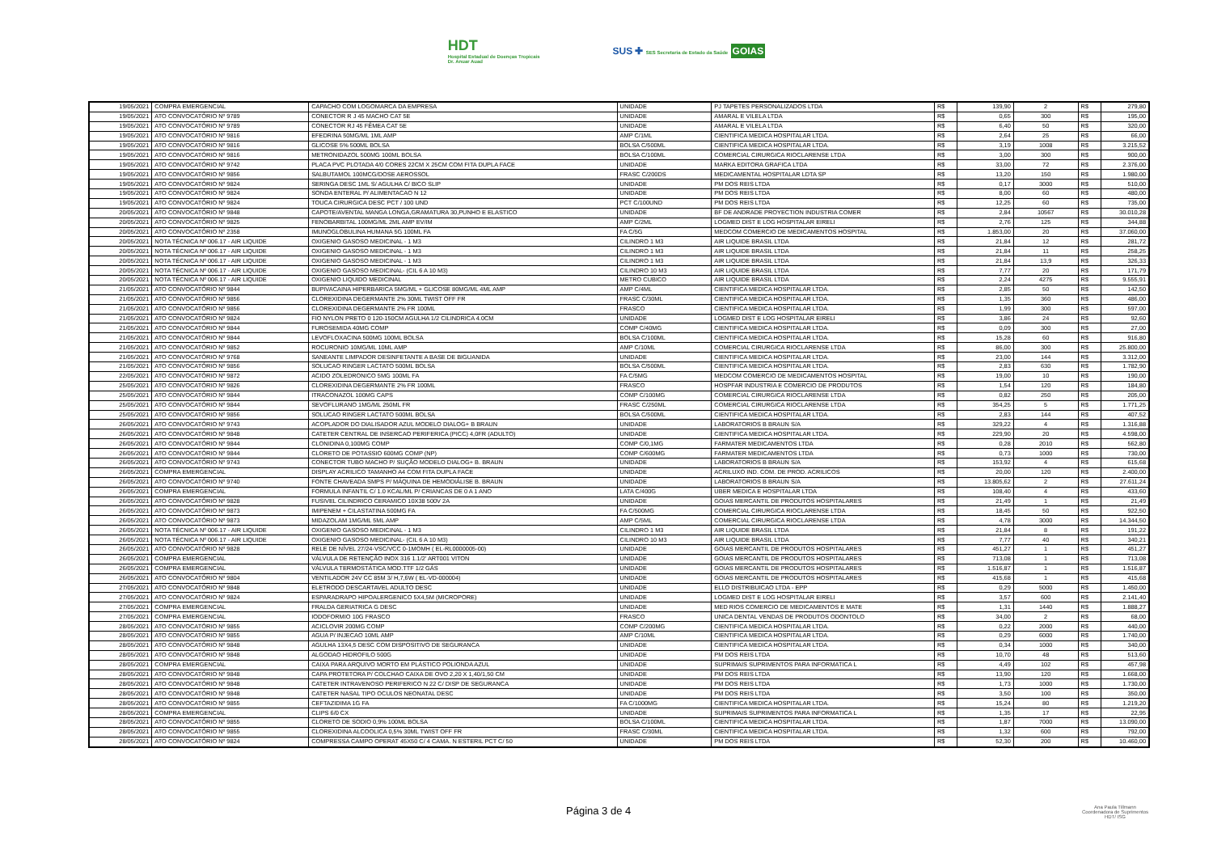HDT
Hospital Estadual de Doenças Tropicais
Dr. Anuar Auad
SUS ✚ SES Secretaria de Estado da Saúde GOIAS
| 19/05/2021 | COMPRA EMERGENCIAL | CAPACHO COM LOGOMARCA DA EMPRESA | UNIDADE | PJ TAPETES PERSONALIZADOS LTDA | R$ | 139,90 | 2 | R$ | 279,80 |
| 19/05/2021 | ATO CONVOCATÓRIO Nº 9789 | CONECTOR R J 45 MACHO CAT 5E | UNIDADE | AMARAL E VILELA LTDA | R$ | 0,65 | 300 | R$ | 195,00 |
| 19/05/2021 | ATO CONVOCATÓRIO Nº 9789 | CONECTOR RJ 45 FÊMEA CAT 5E | UNIDADE | AMARAL E VILELA LTDA | R$ | 6,40 | 50 | R$ | 320,00 |
| 19/05/2021 | ATO CONVOCATÓRIO Nº 9816 | EFEDRINA 50MG/ML 1ML AMP | AMP C/1ML | CIENTIFICA MEDICA HOSPITALAR LTDA. | R$ | 2,64 | 25 | R$ | 66,00 |
| 19/05/2021 | ATO CONVOCATÓRIO Nº 9816 | GLICOSE 5% 500ML BOLSA | BOLSA C/500ML | CIENTIFICA MEDICA HOSPITALAR LTDA. | R$ | 3,19 | 1008 | R$ | 3.215,52 |
| 19/05/2021 | ATO CONVOCATÓRIO Nº 9816 | METRONIDAZOL 500MG 100ML BOLSA | BOLSA C/100ML | COMERCIAL CIRURGICA RIOCLARENSE LTDA | R$ | 3,00 | 300 | R$ | 900,00 |
| 19/05/2021 | ATO CONVOCATÓRIO Nº 9742 | PLACA PVC PLOTADA 4/0 CORES 22CM X 25CM COM FITA DUPLA FACE | UNIDADE | MARKA EDITORA GRAFICA LTDA | R$ | 33,00 | 72 | R$ | 2.376,00 |
| 19/05/2021 | ATO CONVOCATÓRIO Nº 9856 | SALBUTAMOL 100MCG/DOSE AEROSSOL | FRASC C/200DS | MEDICAMENTAL HOSPITALAR LDTA SP | R$ | 13,20 | 150 | R$ | 1.980,00 |
| 19/05/2021 | ATO CONVOCATÓRIO Nº 9824 | SERINGA DESC 1ML S/ AGULHA C/ BICO SLIP | UNIDADE | PM DOS REIS LTDA | R$ | 0,17 | 3000 | R$ | 510,00 |
| 19/05/2021 | ATO CONVOCATÓRIO Nº 9824 | SONDA ENTERAL P/ ALIMENTACAO N 12 | UNIDADE | PM DOS REIS LTDA | R$ | 8,00 | 60 | R$ | 480,00 |
| 19/05/2021 | ATO CONVOCATÓRIO Nº 9824 | TOUCA CIRURGICA DESC PCT / 100 UND | PCT C/100UND | PM DOS REIS LTDA | R$ | 12,25 | 60 | R$ | 735,00 |
| 20/05/2021 | ATO CONVOCATÓRIO Nº 9848 | CAPOTE/AVENTAL MANGA LONGA,GRAMATURA 30,PUNHO E ELASTICO | UNIDADE | BF DE ANDRADE PROYECTION INDUSTRIA COMER | R$ | 2,84 | 10567 | R$ | 30.010,28 |
| 20/05/2021 | ATO CONVOCATÓRIO Nº 9825 | FENOBARBITAL 100MG/ML 2ML AMP EV/IM | AMP C/2ML | LOGMED DIST E LOG HOSPITALAR EIRELI | R$ | 2,76 | 125 | R$ | 344,88 |
| 20/05/2021 | ATO CONVOCATÓRIO Nº 2358 | IMUNOGLOBULINA HUMANA 5G 100ML FA | FA C/5G | MEDCOM COMERCIO DE MEDICAMENTOS HOSPITAL | R$ | 1.853,00 | 20 | R$ | 37.060,00 |
| 20/05/2021 | NOTA TÉCNICA Nº 006.17 - AIR LIQUIDE | OXIGENIO GASOSO MEDICINAL - 1 M3 | CILINDRO 1 M3 | AIR LIQUIDE BRASIL LTDA | R$ | 21,84 | 12 | R$ | 281,72 |
| 20/05/2021 | NOTA TÉCNICA Nº 006.17 - AIR LIQUIDE | OXIGENIO GASOSO MEDICINAL - 1 M3 | CILINDRO 1 M3 | AIR LIQUIDE BRASIL LTDA | R$ | 21,84 | 11 | R$ | 258,25 |
| 20/05/2021 | NOTA TÉCNICA Nº 006.17 - AIR LIQUIDE | OXIGENIO GASOSO MEDICINAL - 1 M3 | CILINDRO 1 M3 | AIR LIQUIDE BRASIL LTDA | R$ | 21,84 | 13,9 | R$ | 326,33 |
| 20/05/2021 | NOTA TÉCNICA Nº 006.17 - AIR LIQUIDE | OXIGENIO GASOSO MEDICINAL- (CIL 6 A 10 M3) | CILINDRO 10 M3 | AIR LIQUIDE BRASIL LTDA | R$ | 7,77 | 20 | R$ | 171,79 |
| 20/05/2021 | NOTA TÉCNICA Nº 006.17 - AIR LIQUIDE | OXIGENIO LIQUIDO MEDICINAL | METRO CUBICO | AIR LIQUIDE BRASIL LTDA | R$ | 2,24 | 4275 | R$ | 9.555,91 |
| 21/05/2021 | ATO CONVOCATÓRIO Nº 9844 | BUPIVACAINA HIPERBARICA 5MG/ML + GLICOSE 80MG/ML 4ML AMP | AMP C/4ML | CIENTIFICA MEDICA HOSPITALAR LTDA. | R$ | 2,85 | 50 | R$ | 142,50 |
| 21/05/2021 | ATO CONVOCATÓRIO Nº 9856 | CLOREXIDINA DEGERMANTE 2% 30ML TWIST OFF FR | FRASC C/30ML | CIENTIFICA MEDICA HOSPITALAR LTDA. | R$ | 1,35 | 360 | R$ | 486,00 |
| 21/05/2021 | ATO CONVOCATÓRIO Nº 9856 | CLOREXIDINA DEGERMANTE 2% FR 100ML | FRASCO | CIENTIFICA MEDICA HOSPITALAR LTDA. | R$ | 1,99 | 300 | R$ | 597,00 |
| 21/05/2021 | ATO CONVOCATÓRIO Nº 9824 | FIO NYLON PRETO 0 120-150CM AGULHA 1/2 CILINDRICA 4.0CM | UNIDADE | LOGMED DIST E LOG HOSPITALAR EIRELI | R$ | 3,86 | 24 | R$ | 92,60 |
| 21/05/2021 | ATO CONVOCATÓRIO Nº 9844 | FUROSEMIDA 40MG COMP | COMP C/40MG | CIENTIFICA MEDICA HOSPITALAR LTDA. | R$ | 0,09 | 300 | R$ | 27,00 |
| 21/05/2021 | ATO CONVOCATÓRIO Nº 9844 | LEVOFLOXACINA 500MG 100ML BOLSA | BOLSA C/100ML | CIENTIFICA MEDICA HOSPITALAR LTDA. | R$ | 15,28 | 60 | R$ | 916,80 |
| 21/05/2021 | ATO CONVOCATÓRIO Nº 9852 | ROCURONIO 10MG/ML 10ML AMP | AMP C/10ML | COMERCIAL CIRURGICA RIOCLARENSE LTDA | R$ | 86,00 | 300 | R$ | 25.800,00 |
| 21/05/2021 | ATO CONVOCATÓRIO Nº 9768 | SANEANTE LIMPADOR DESINFETANTE A BASE DE BIGUANIDA | UNIDADE | CIENTIFICA MEDICA HOSPITALAR LTDA. | R$ | 23,00 | 144 | R$ | 3.312,00 |
| 21/05/2021 | ATO CONVOCATÓRIO Nº 9856 | SOLUCAO RINGER LACTATO 500ML BOLSA | BOLSA C/500ML | CIENTIFICA MEDICA HOSPITALAR LTDA. | R$ | 2,83 | 630 | R$ | 1.782,90 |
| 22/05/2021 | ATO CONVOCATÓRIO Nº 9872 | ACIDO ZOLEDRONICO 5MG 100ML FA | FA C/5MG | MEDCOM COMERCIO DE MEDICAMENTOS HOSPITAL | R$ | 19,00 | 10 | R$ | 190,00 |
| 25/05/2021 | ATO CONVOCATÓRIO Nº 9826 | CLOREXIDINA DEGERMANTE 2% FR 100ML | FRASCO | HOSPFAR INDUSTRIA E COMERCIO DE PRODUTOS | R$ | 1,54 | 120 | R$ | 184,80 |
| 25/05/2021 | ATO CONVOCATÓRIO Nº 9844 | ITRACONAZOL 100MG CAPS | COMP C/100MG | COMERCIAL CIRURGICA RIOCLARENSE LTDA | R$ | 0,82 | 250 | R$ | 205,00 |
| 25/05/2021 | ATO CONVOCATÓRIO Nº 9844 | SEVOFLURANO 1MG/ML 250ML FR | FRASC C/250ML | COMERCIAL CIRURGICA RIOCLARENSE LTDA | R$ | 354,25 | 5 | R$ | 1.771,25 |
| 25/05/2021 | ATO CONVOCATÓRIO Nº 9856 | SOLUCAO RINGER LACTATO 500ML BOLSA | BOLSA C/500ML | CIENTIFICA MEDICA HOSPITALAR LTDA. | R$ | 2,83 | 144 | R$ | 407,52 |
| 26/05/2021 | ATO CONVOCATÓRIO Nº 9743 | ACOPLADOR DO DIALISADOR AZUL MODELO DIALOG+ B BRAUN | UNIDADE | LABORATORIOS B BRAUN S/A | R$ | 329,22 | 4 | R$ | 1.316,88 |
| 26/05/2021 | ATO CONVOCATÓRIO Nº 9848 | CATETER CENTRAL DE INSERCAO PERIFERICA (PICC) 4,0FR (ADULTO) | UNIDADE | CIENTIFICA MEDICA HOSPITALAR LTDA. | R$ | 229,90 | 20 | R$ | 4.598,00 |
| 26/05/2021 | ATO CONVOCATÓRIO Nº 9844 | CLONIDINA 0,100MG COMP | COMP C/0,1MG | FARMATER MEDICAMENTOS LTDA | R$ | 0,28 | 2010 | R$ | 562,80 |
| 26/05/2021 | ATO CONVOCATÓRIO Nº 9844 | CLORETO DE POTASSIO 600MG COMP (NP) | COMP C/600MG | FARMATER MEDICAMENTOS LTDA | R$ | 0,73 | 1000 | R$ | 730,00 |
| 26/05/2021 | ATO CONVOCATÓRIO Nº 9743 | CONECTOR TUBO MACHO P/ SUÇÃO MODELO DIALOG+ B. BRAUN | UNIDADE | LABORATORIOS B BRAUN S/A | R$ | 153,92 | 4 | R$ | 615,68 |
| 26/05/2021 | COMPRA EMERGENCIAL | DISPLAY ACRILICO TAMANHO A4 COM FITA DUPLA FACE | UNIDADE | ACRILUXO IND. COM. DE PROD. ACRILICOS | R$ | 20,00 | 120 | R$ | 2.400,00 |
| 26/05/2021 | ATO CONVOCATÓRIO Nº 9740 | FONTE CHAVEADA SMPS P/ MÁQUINA DE HEMODIÁLISE B. BRAUN | UNIDADE | LABORATORIOS B BRAUN S/A | R$ | 13.805,62 | 2 | R$ | 27.611,24 |
| 26/05/2021 | COMPRA EMERGENCIAL | FORMULA INFANTIL C/ 1.0 KCAL/ML P/ CRIANCAS DE 0 A 1 ANO | LATA C/400G | UBER MEDICA E HOSPITALAR LTDA | R$ | 108,40 | 4 | R$ | 433,60 |
| 26/05/2021 | ATO CONVOCATÓRIO Nº 9828 | FUSIVEL CILINDRICO CERAMICO 10X38 500V 2A | UNIDADE | GOIAS MERCANTIL DE PRODUTOS HOSPITALARES | R$ | 21,49 | 1 | R$ | 21,49 |
| 26/05/2021 | ATO CONVOCATÓRIO Nº 9873 | IMIPENEM + CILASTATINA 500MG FA | FA C/500MG | COMERCIAL CIRURGICA RIOCLARENSE LTDA | R$ | 18,45 | 50 | R$ | 922,50 |
| 26/05/2021 | ATO CONVOCATÓRIO Nº 9873 | MIDAZOLAM 1MG/ML 5ML AMP | AMP C/5ML | COMERCIAL CIRURGICA RIOCLARENSE LTDA | R$ | 4,78 | 3000 | R$ | 14.344,50 |
| 26/05/2021 | NOTA TÉCNICA Nº 006.17 - AIR LIQUIDE | OXIGENIO GASOSO MEDICINAL - 1 M3 | CILINDRO 1 M3 | AIR LIQUIDE BRASIL LTDA | R$ | 21,84 | 8 | R$ | 191,22 |
| 26/05/2021 | NOTA TÉCNICA Nº 006.17 - AIR LIQUIDE | OXIGENIO GASOSO MEDICINAL- (CIL 6 A 10 M3) | CILINDRO 10 M3 | AIR LIQUIDE BRASIL LTDA | R$ | 7,77 | 40 | R$ | 340,21 |
| 26/05/2021 | ATO CONVOCATÓRIO Nº 9828 | RELE DE NÍVEL 27/24-VSC/VCC 0-1MOMH ( EL-RL0000005-00) | UNIDADE | GOIAS MERCANTIL DE PRODUTOS HOSPITALARES | R$ | 451,27 | 1 | R$ | 451,27 |
| 26/05/2021 | COMPRA EMERGENCIAL | VÁLVULA DE RETENÇÃO INOX 316 1.1/2' ART001 VITON | UNIDADE | GOIAS MERCANTIL DE PRODUTOS HOSPITALARES | R$ | 713,08 | 1 | R$ | 713,08 |
| 26/05/2021 | COMPRA EMERGENCIAL | VÁLVULA TERMOSTÁTICA MOD.TTF 1/2 GÁS | UNIDADE | GOIAS MERCANTIL DE PRODUTOS HOSPITALARES | R$ | 1.516,87 | 1 | R$ | 1.516,87 |
| 26/05/2021 | ATO CONVOCATÓRIO Nº 9804 | VENTILADOR 24V CC 85M 3/ H,7,6W ( EL-VD-000004) | UNIDADE | GOIAS MERCANTIL DE PRODUTOS HOSPITALARES | R$ | 415,68 | 1 | R$ | 415,68 |
| 27/05/2021 | ATO CONVOCATÓRIO Nº 9848 | ELETRODO DESCARTAVEL ADULTO DESC | UNIDADE | ELLO DISTRIBUICAO LTDA - EPP | R$ | 0,29 | 5000 | R$ | 1.450,00 |
| 27/05/2021 | ATO CONVOCATÓRIO Nº 9824 | ESPARADRAPO HIPOALERGENICO 5X4,5M (MICROPORE) | UNIDADE | LOGMED DIST E LOG HOSPITALAR EIRELI | R$ | 3,57 | 600 | R$ | 2.141,40 |
| 27/05/2021 | COMPRA EMERGENCIAL | FRALDA GERIATRICA G DESC | UNIDADE | MED RIOS COMERCIO DE MEDICAMENTOS E MATE | R$ | 1,31 | 1440 | R$ | 1.888,27 |
| 27/05/2021 | COMPRA EMERGENCIAL | IODOFORMIO 10G FRASCO | FRASCO | UNICA DENTAL VENDAS DE PRODUTOS ODONTOLO | R$ | 34,00 | 2 | R$ | 68,00 |
| 28/05/2021 | ATO CONVOCATÓRIO Nº 9855 | ACICLOVIR 200MG COMP | COMP C/200MG | CIENTIFICA MEDICA HOSPITALAR LTDA. | R$ | 0,22 | 2000 | R$ | 440,00 |
| 28/05/2021 | ATO CONVOCATÓRIO Nº 9855 | AGUA P/ INJECAO 10ML AMP | AMP C/10ML | CIENTIFICA MEDICA HOSPITALAR LTDA. | R$ | 0,29 | 6000 | R$ | 1.740,00 |
| 28/05/2021 | ATO CONVOCATÓRIO Nº 9848 | AGULHA 13X4,5 DESC COM DISPOSITIVO DE SEGURANCA | UNIDADE | CIENTIFICA MEDICA HOSPITALAR LTDA. | R$ | 0,34 | 1000 | R$ | 340,00 |
| 28/05/2021 | ATO CONVOCATÓRIO Nº 9848 | ALGODAO HIDROFILO 500G | UNIDADE | PM DOS REIS LTDA | R$ | 10,70 | 48 | R$ | 513,60 |
| 28/05/2021 | COMPRA EMERGENCIAL | CAIXA PARA ARQUIVO MORTO EM PLÁSTICO POLIONDA AZUL | UNIDADE | SUPRIMAIS SUPRIMENTOS PARA INFORMATICA L | R$ | 4,49 | 102 | R$ | 457,98 |
| 28/05/2021 | ATO CONVOCATÓRIO Nº 9848 | CAPA PROTETORA P/ COLCHAO CAIXA DE OVO 2,20 X 1,40/1,50 CM | UNIDADE | PM DOS REIS LTDA | R$ | 13,90 | 120 | R$ | 1.668,00 |
| 28/05/2021 | ATO CONVOCATÓRIO Nº 9848 | CATETER INTRAVENOSO PERIFERICO N 22 C/ DISP DE SEGURANCA | UNIDADE | PM DOS REIS LTDA | R$ | 1,73 | 1000 | R$ | 1.730,00 |
| 28/05/2021 | ATO CONVOCATÓRIO Nº 9848 | CATETER NASAL TIPO OCULOS NEONATAL DESC | UNIDADE | PM DOS REIS LTDA | R$ | 3,50 | 100 | R$ | 350,00 |
| 28/05/2021 | ATO CONVOCATÓRIO Nº 9855 | CEFTAZIDIMA 1G FA | FA C/1000MG | CIENTIFICA MEDICA HOSPITALAR LTDA. | R$ | 15,24 | 80 | R$ | 1.219,20 |
| 28/05/2021 | COMPRA EMERGENCIAL | CLIPS 6/0 CX | UNIDADE | SUPRIMAIS SUPRIMENTOS PARA INFORMATICA L | R$ | 1,35 | 17 | R$ | 22,95 |
| 28/05/2021 | ATO CONVOCATÓRIO Nº 9855 | CLORETO DE SODIO 0,9% 100ML BOLSA | BOLSA C/100ML | CIENTIFICA MEDICA HOSPITALAR LTDA. | R$ | 1,87 | 7000 | R$ | 13.090,00 |
| 28/05/2021 | ATO CONVOCATÓRIO Nº 9855 | CLOREXIDINA ALCOOLICA 0,5% 30ML TWIST OFF FR | FRASC C/30ML | CIENTIFICA MEDICA HOSPITALAR LTDA. | R$ | 1,32 | 600 | R$ | 792,00 |
| 28/05/2021 | ATO CONVOCATÓRIO Nº 9824 | COMPRESSA CAMPO OPERAT 45X50 C/ 4 CAMA. N ESTERIL PCT C/ 50 | UNIDADE | PM DOS REIS LTDA | R$ | 52,30 | 200 | R$ | 10.460,00 |
Página 3 de 4
Ana Paula Tillmann
Coordenadora de Suprimentos
HDT/ ISG